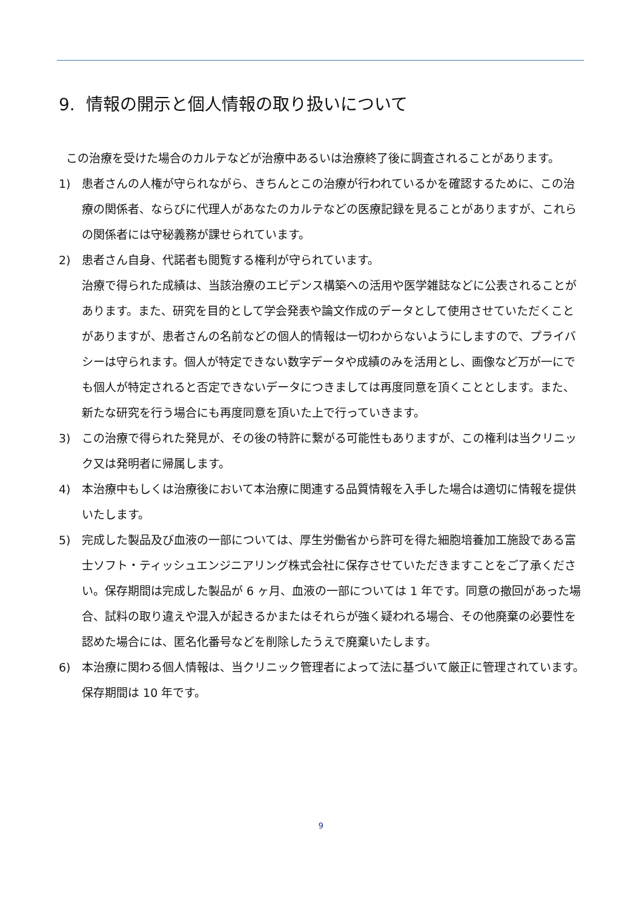9. 情報の開示と個人情報の取り扱いについて
この治療を受けた場合のカルテなどが治療中あるいは治療終了後に調査されることがあります。
1) 患者さんの人権が守られながら、きちんとこの治療が行われているかを確認するために、この治療の関係者、ならびに代理人があなたのカルテなどの医療記録を見ることがありますが、これらの関係者には守秘義務が課せられています。
2) 患者さん自身、代諾者も閲覧する権利が守られています。
治療で得られた成績は、当該治療のエビデンス構築への活用や医学雑誌などに公表されることがあります。また、研究を目的として学会発表や論文作成のデータとして使用させていただくことがありますが、患者さんの名前などの個人的情報は一切わからないようにしますので、プライバシーは守られます。個人が特定できない数字データや成績のみを活用とし、画像など万が一にでも個人が特定されると否定できないデータにつきましては再度同意を頂くこととします。また、新たな研究を行う場合にも再度同意を頂いた上で行っていきます。
3) この治療で得られた発見が、その後の特許に繋がる可能性もありますが、この権利は当クリニック又は発明者に帰属します。
4) 本治療中もしくは治療後において本治療に関連する品質情報を入手した場合は適切に情報を提供いたします。
5) 完成した製品及び血液の一部については、厚生労働省から許可を得た細胞培養加工施設である富士ソフト・ティッシュエンジニアリング株式会社に保存させていただきますことをご了承ください。保存期間は完成した製品が 6 ヶ月、血液の一部については 1 年です。同意の撤回があった場合、試料の取り違えや混入が起きるかまたはそれらが強く疑われる場合、その他廃棄の必要性を認めた場合には、匿名化番号などを削除したうえで廃棄いたします。
6) 本治療に関わる個人情報は、当クリニック管理者によって法に基づいて厳正に管理されています。保存期間は 10 年です。
9